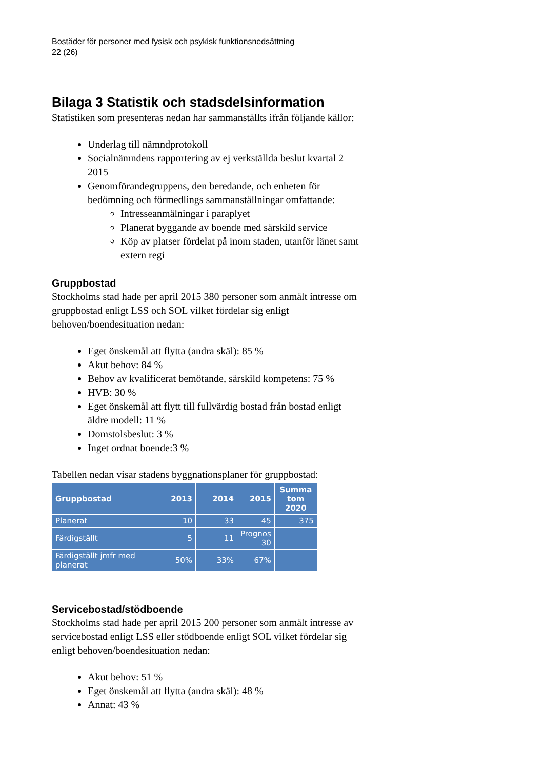Bostäder för personer med fysisk och psykisk funktionsnedsättning
22 (26)
Bilaga 3 Statistik och stadsdelsinformation
Statistiken som presenteras nedan har sammanställts ifrån följande källor:
Underlag till nämndprotokoll
Socialnämndens rapportering av ej verkställda beslut kvartal 2 2015
Genomförandegruppens, den beredande, och enheten för bedömning och förmedlings sammanställningar omfattande:
Intresseanmälningar i paraplyet
Planerat byggande av boende med särskild service
Köp av platser fördelat på inom staden, utanför länet samt extern regi
Gruppbostad
Stockholms stad hade per april 2015 380 personer som anmält intresse om gruppbostad enligt LSS och SOL vilket fördelar sig enligt behoven/boendesituation nedan:
Eget önskemål att flytta (andra skäl): 85 %
Akut behov: 84 %
Behov av kvalificerat bemötande, särskild kompetens: 75 %
HVB: 30 %
Eget önskemål att flytt till fullvärdig bostad från bostad enligt äldre modell: 11 %
Domstolsbeslut: 3 %
Inget ordnat boende:3 %
Tabellen nedan visar stadens byggnationsplaner för gruppbostad:
| Gruppbostad | 2013 | 2014 | 2015 | Summa tom 2020 |
| --- | --- | --- | --- | --- |
| Planerat | 10 | 33 | 45 | 375 |
| Färdigställt | 5 | 11 | Prognos 30 | |
| Färdigställt jmfr med planerat | 50% | 33% | 67% | |
Servicebostad/stödboende
Stockholms stad hade per april 2015 200 personer som anmält intresse av servicebostad enligt LSS eller stödboende enligt SOL vilket fördelar sig enligt behoven/boendesituation nedan:
Akut behov: 51 %
Eget önskemål att flytta (andra skäl): 48 %
Annat: 43 %